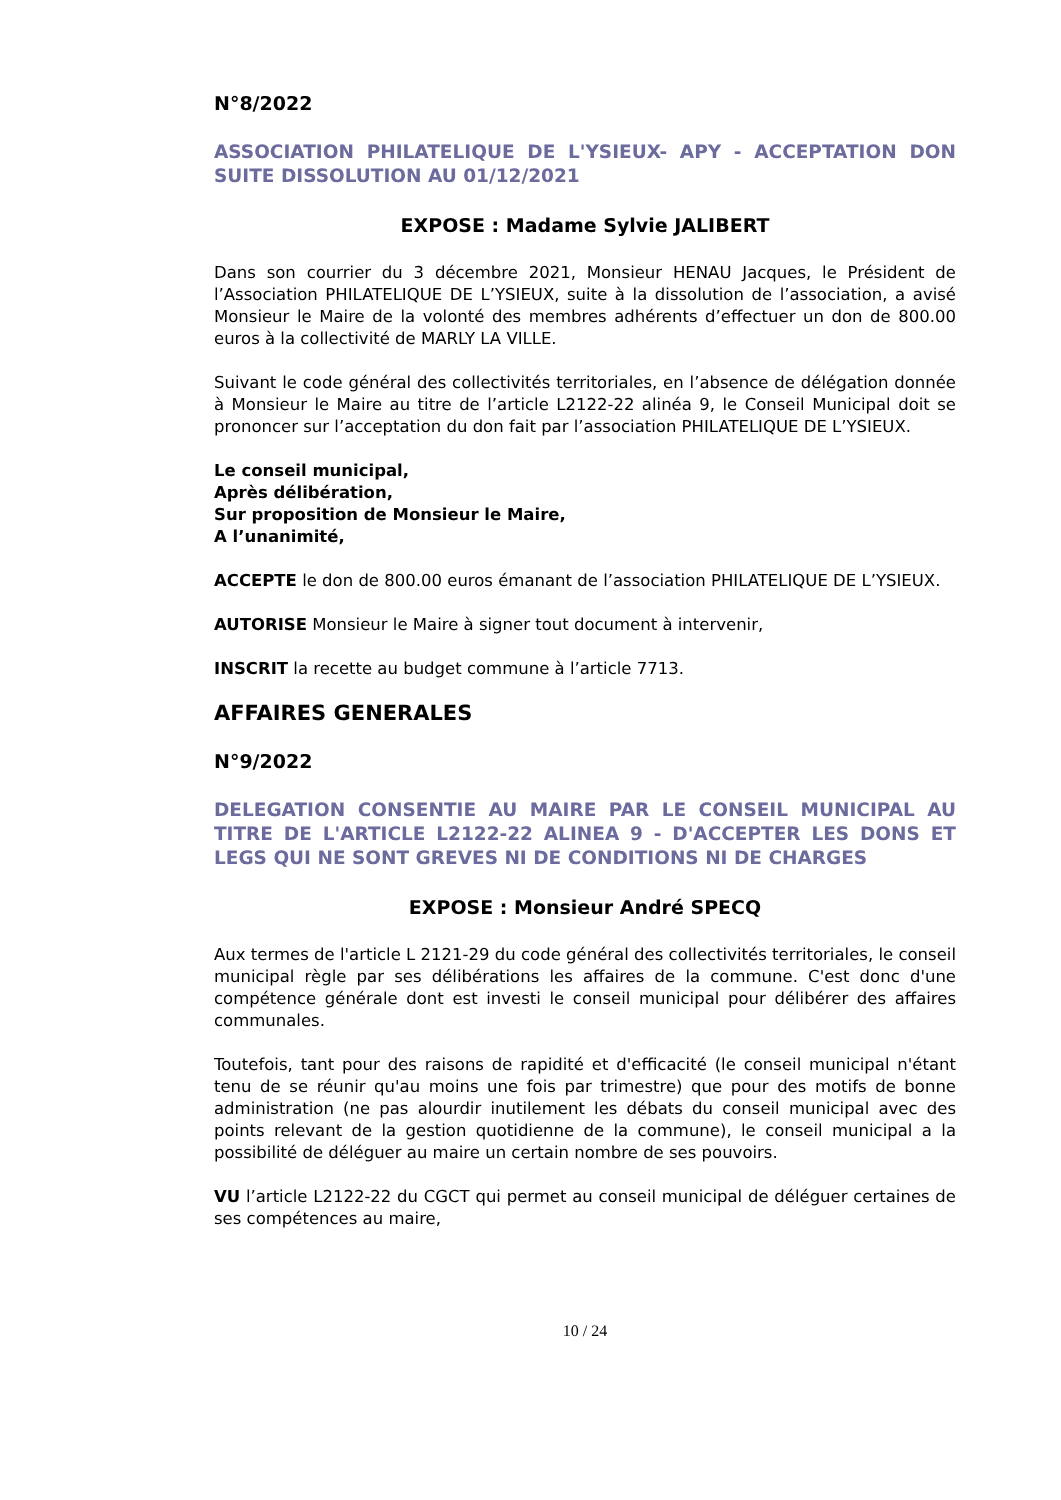N°8/2022
ASSOCIATION PHILATELIQUE DE L'YSIEUX- APY - ACCEPTATION DON SUITE DISSOLUTION AU 01/12/2021
EXPOSE : Madame Sylvie JALIBERT
Dans son courrier du 3 décembre 2021, Monsieur HENAU Jacques, le Président de l’Association PHILATELIQUE DE L’YSIEUX, suite à la dissolution de l’association, a avisé Monsieur le Maire de la volonté des membres adhérents d’effectuer un don de 800.00 euros à la collectivité de MARLY LA VILLE.
Suivant le code général des collectivités territoriales, en l’absence de délégation donnée à Monsieur le Maire au titre de l’article L2122-22 alinéa 9, le Conseil Municipal doit se prononcer sur l’acceptation du don fait par l’association PHILATELIQUE DE L’YSIEUX.
Le conseil municipal,
Après délibération,
Sur proposition de Monsieur le Maire,
A l’unanimité,
ACCEPTE le don de 800.00 euros émanant de l’association PHILATELIQUE DE L’YSIEUX.
AUTORISE Monsieur le Maire à signer tout document à intervenir,
INSCRIT la recette au budget commune à l’article 7713.
AFFAIRES GENERALES
N°9/2022
DELEGATION CONSENTIE AU MAIRE PAR LE CONSEIL MUNICIPAL AU TITRE DE L'ARTICLE L2122-22 ALINEA 9 - D'ACCEPTER LES DONS ET LEGS QUI NE SONT GREVES NI DE CONDITIONS NI DE CHARGES
EXPOSE : Monsieur André SPECQ
Aux termes de l'article L 2121-29 du code général des collectivités territoriales, le conseil municipal règle par ses délibérations les affaires de la commune. C'est donc d'une compétence générale dont est investi le conseil municipal pour délibérer des affaires communales.
Toutefois, tant pour des raisons de rapidité et d'efficacité (le conseil municipal n'étant tenu de se réunir qu'au moins une fois par trimestre) que pour des motifs de bonne administration (ne pas alourdir inutilement les débats du conseil municipal avec des points relevant de la gestion quotidienne de la commune), le conseil municipal a la possibilité de déléguer au maire un certain nombre de ses pouvoirs.
VU l’article L2122-22 du CGCT qui permet au conseil municipal de déléguer certaines de ses compétences au maire,
10 / 24